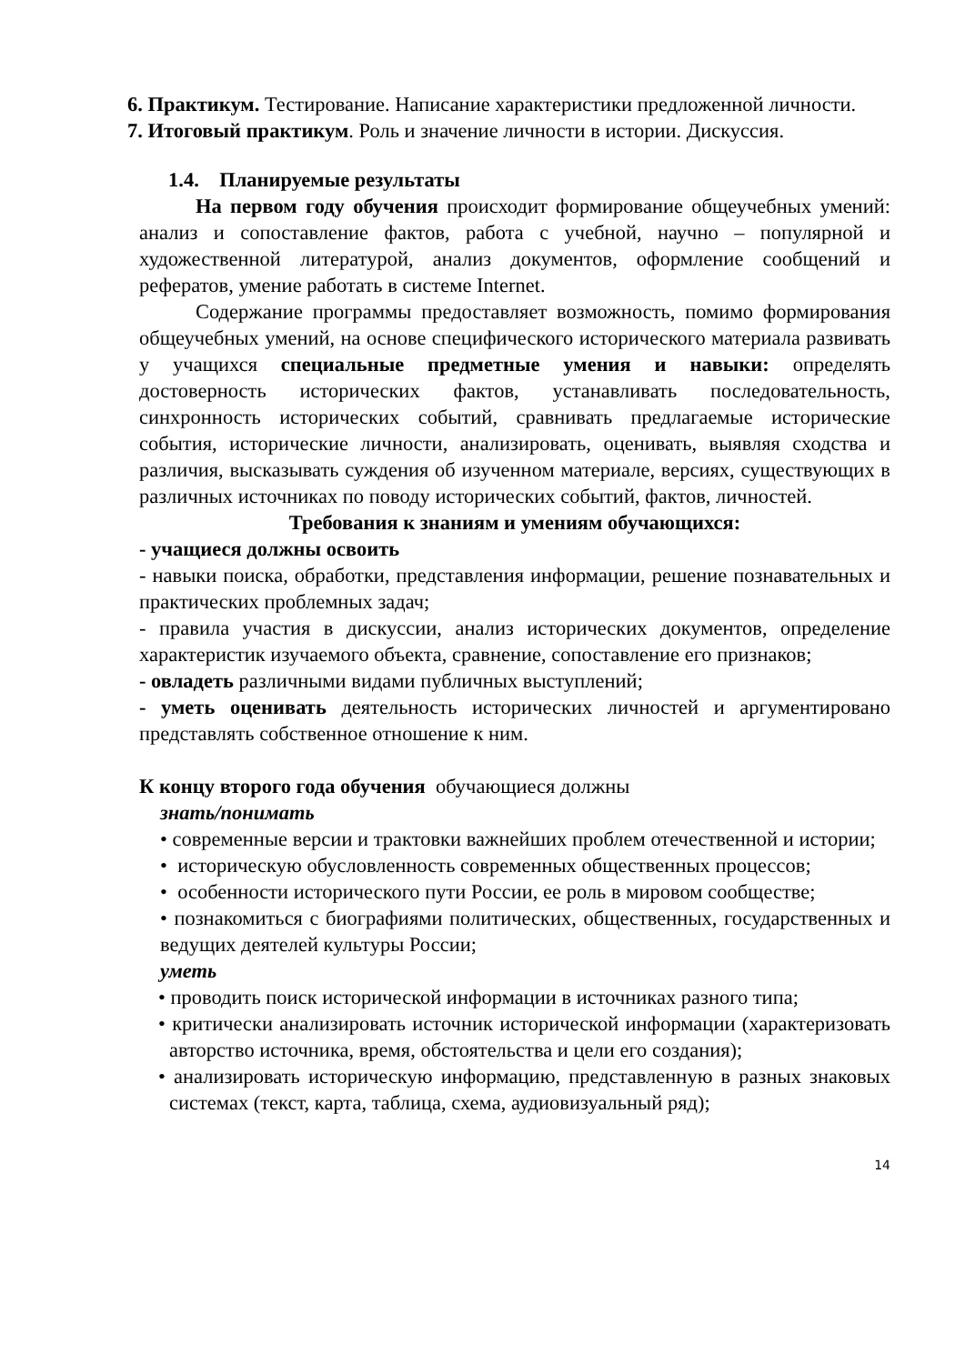6. Практикум. Тестирование. Написание характеристики предложенной личности.
7. Итоговый практикум. Роль и значение личности в истории. Дискуссия.
1.4. Планируемые результаты
На первом году обучения происходит формирование общеучебных умений: анализ и сопоставление фактов, работа с учебной, научно – популярной и художественной литературой, анализ документов, оформление сообщений и рефератов, умение работать в системе Internet.
Содержание программы предоставляет возможность, помимо формирования общеучебных умений, на основе специфического исторического материала развивать у учащихся специальные предметные умения и навыки: определять достоверность исторических фактов, устанавливать последовательность, синхронность исторических событий, сравнивать предлагаемые исторические события, исторические личности, анализировать, оценивать, выявляя сходства и различия, высказывать суждения об изученном материале, версиях, существующих в различных источниках по поводу исторических событий, фактов, личностей.
Требования к знаниям и умениям обучающихся:
- учащиеся должны освоить
- навыки поиска, обработки, представления информации, решение познавательных и практических проблемных задач;
- правила участия в дискуссии, анализ исторических документов, определение характеристик изучаемого объекта, сравнение, сопоставление его признаков;
- овладеть различными видами публичных выступлений;
- уметь оценивать деятельность исторических личностей и аргументировано представлять собственное отношение к ним.
К концу второго года обучения обучающиеся должны
знать/понимать
• современные версии и трактовки важнейших проблем отечественной и истории;
• историческую обусловленность современных общественных процессов;
• особенности исторического пути России, ее роль в мировом сообществе;
• познакомиться с биографиями политических, общественных, государственных и ведущих деятелей культуры России;
уметь
• проводить поиск исторической информации в источниках разного типа;
• критически анализировать источник исторической информации (характеризовать авторство источника, время, обстоятельства и цели его создания);
• анализировать историческую информацию, представленную в разных знаковых системах (текст, карта, таблица, схема, аудиовизуальный ряд);
14